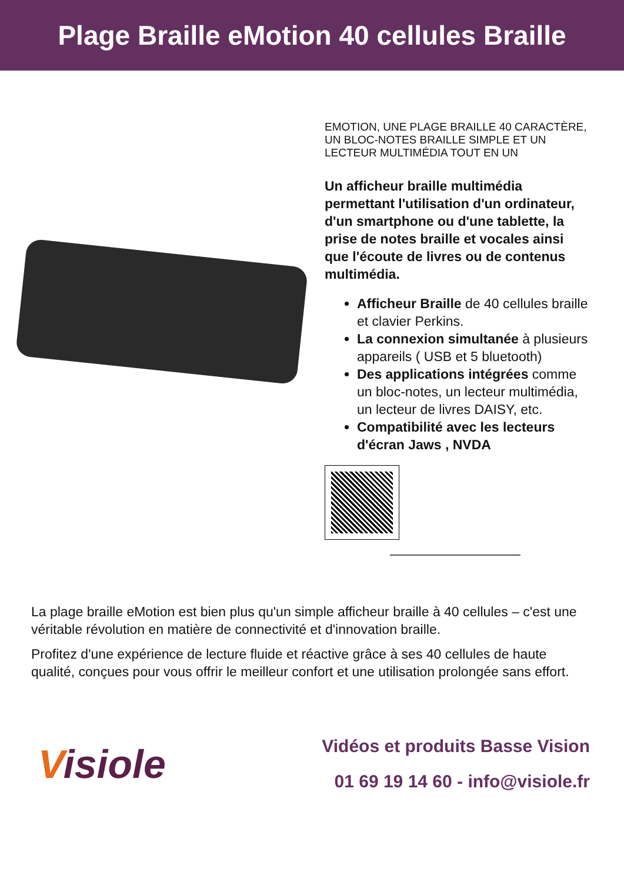Plage Braille eMotion 40 cellules Braille
EMOTION, UNE PLAGE BRAILLE 40 CARACTÈRE, UN BLOC-NOTES BRAILLE SIMPLE ET UN LECTEUR MULTIMÉDIA TOUT EN UN
Un afficheur braille multimédia permettant l'utilisation d'un ordinateur, d'un smartphone ou d'une tablette, la prise de notes braille et vocales ainsi que l'écoute de livres ou de contenus multimédia.
Afficheur Braille de 40 cellules braille et clavier Perkins.
La connexion simultanée à plusieurs appareils ( USB et 5 bluetooth)
Des applications intégrées comme un bloc-notes, un lecteur multimédia, un lecteur de livres DAISY, etc.
Compatibilité avec les lecteurs d'écran Jaws , NVDA
La plage braille eMotion est bien plus qu'un simple afficheur braille à 40 cellules – c'est une véritable révolution en matière de connectivité et d'innovation braille.
Profitez d'une expérience de lecture fluide et réactive grâce à ses 40 cellules de haute qualité, conçues pour vous offrir le meilleur confort et une utilisation prolongée sans effort.
Visiole
Vidéos et produits Basse Vision
01 69 19 14 60 - info@visiole.fr